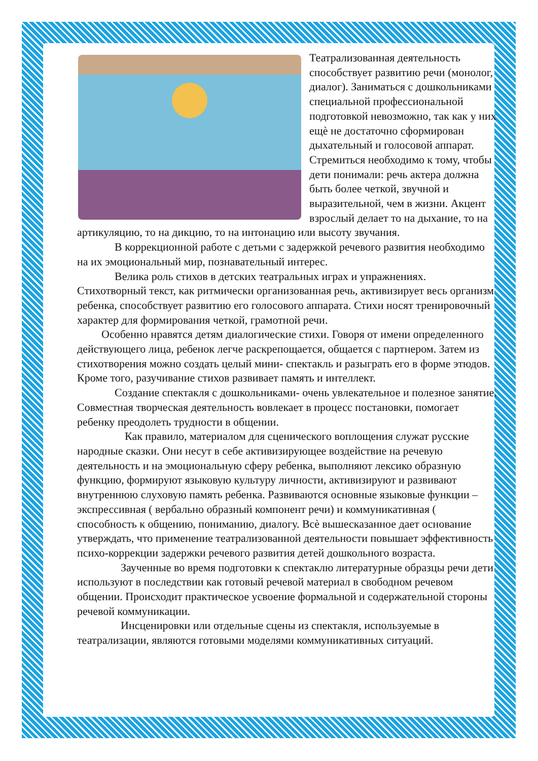Театрализованная деятельность способствует развитию речи (монолог, диалог). Заниматься с дошкольниками специальной профессиональной подготовкой невозможно, так как у них ещѐ не достаточно сформирован дыхательный и голосовой аппарат. Стремиться необходимо к тому, чтобы дети понимали: речь актера должна быть более четкой, звучной и выразительной, чем в жизни. Акцент взрослый делает то на дыхание, то на артикуляцию, то на дикцию, то на интонацию или высоту звучания.
В коррекционной работе с детьми с задержкой речевого развития необходимо на их эмоциональный мир, познавательный интерес.
Велика роль стихов в детских театральных играх и упражнениях. Стихотворный текст, как ритмически организованная речь, активизирует весь организм ребенка, способствует развитию его голосового аппарата. Стихи носят тренировочный характер для формирования четкой, грамотной речи.
Особенно нравятся детям диалогические стихи. Говоря от имени определенного действующего лица, ребенок легче раскрепощается, общается с партнером. Затем из стихотворения можно создать целый мини- спектакль и разыграть его в форме этюдов. Кроме того, разучивание стихов развивает память и интеллект.
Создание спектакля с дошкольниками- очень увлекательное и полезное занятие. Совместная творческая деятельность вовлекает в процесс постановки, помогает ребенку преодолеть трудности в общении.
Как правило, материалом для сценического воплощения служат русские народные сказки. Они несут в себе активизирующее воздействие на речевую деятельность и на эмоциональную сферу ребенка, выполняют лексико образную функцию, формируют языковую культуру личности, активизируют и развивают внутреннюю слуховую память ребенка. Развиваются основные языковые функции – экспрессивная ( вербально образный компонент речи) и коммуникативная ( способность к общению, пониманию, диалогу. Всѐ вышесказанное дает основание утверждать, что применение театрализованной деятельности повышает эффективность психо-коррекции задержки речевого развития детей дошкольного возраста.
Заученные во время подготовки к спектаклю литературные образцы речи дети используют в последствии как готовый речевой материал в свободном речевом общении. Происходит практическое усвоение формальной и содержательной стороны речевой коммуникации.
Инсценировки или отдельные сцены из спектакля, используемые в театрализации, являются готовыми моделями коммуникативных ситуаций.